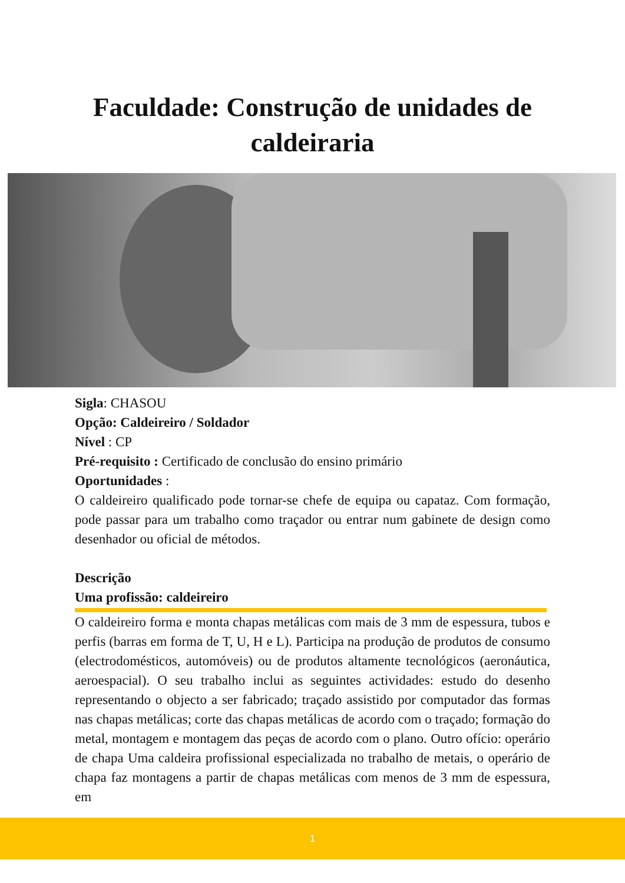Faculdade: Construção de unidades de
caldeiraria
Sigla: CHASOU
Opção: Caldeireiro / Soldador
Nível : CP
Pré-requisito : Certificado de conclusão do ensino primário
Oportunidades :
O caldeireiro qualificado pode tornar-se chefe de equipa ou capataz. Com formação, pode passar para um trabalho como traçador ou entrar num gabinete de design como desenhador ou oficial de métodos.
Descrição
Uma profissão: caldeireiro
O caldeireiro forma e monta chapas metálicas com mais de 3 mm de espessura, tubos e perfis (barras em forma de T, U, H e L). Participa na produção de produtos de consumo (electrodomésticos, automóveis) ou de produtos altamente tecnológicos (aeronáutica, aeroespacial). O seu trabalho inclui as seguintes actividades: estudo do desenho representando o objecto a ser fabricado; traçado assistido por computador das formas nas chapas metálicas; corte das chapas metálicas de acordo com o traçado; formação do metal, montagem e montagem das peças de acordo com o plano. Outro ofício: operário de chapa Uma caldeira profissional especializada no trabalho de metais, o operário de chapa faz montagens a partir de chapas metálicas com menos de 3 mm de espessura, em
1